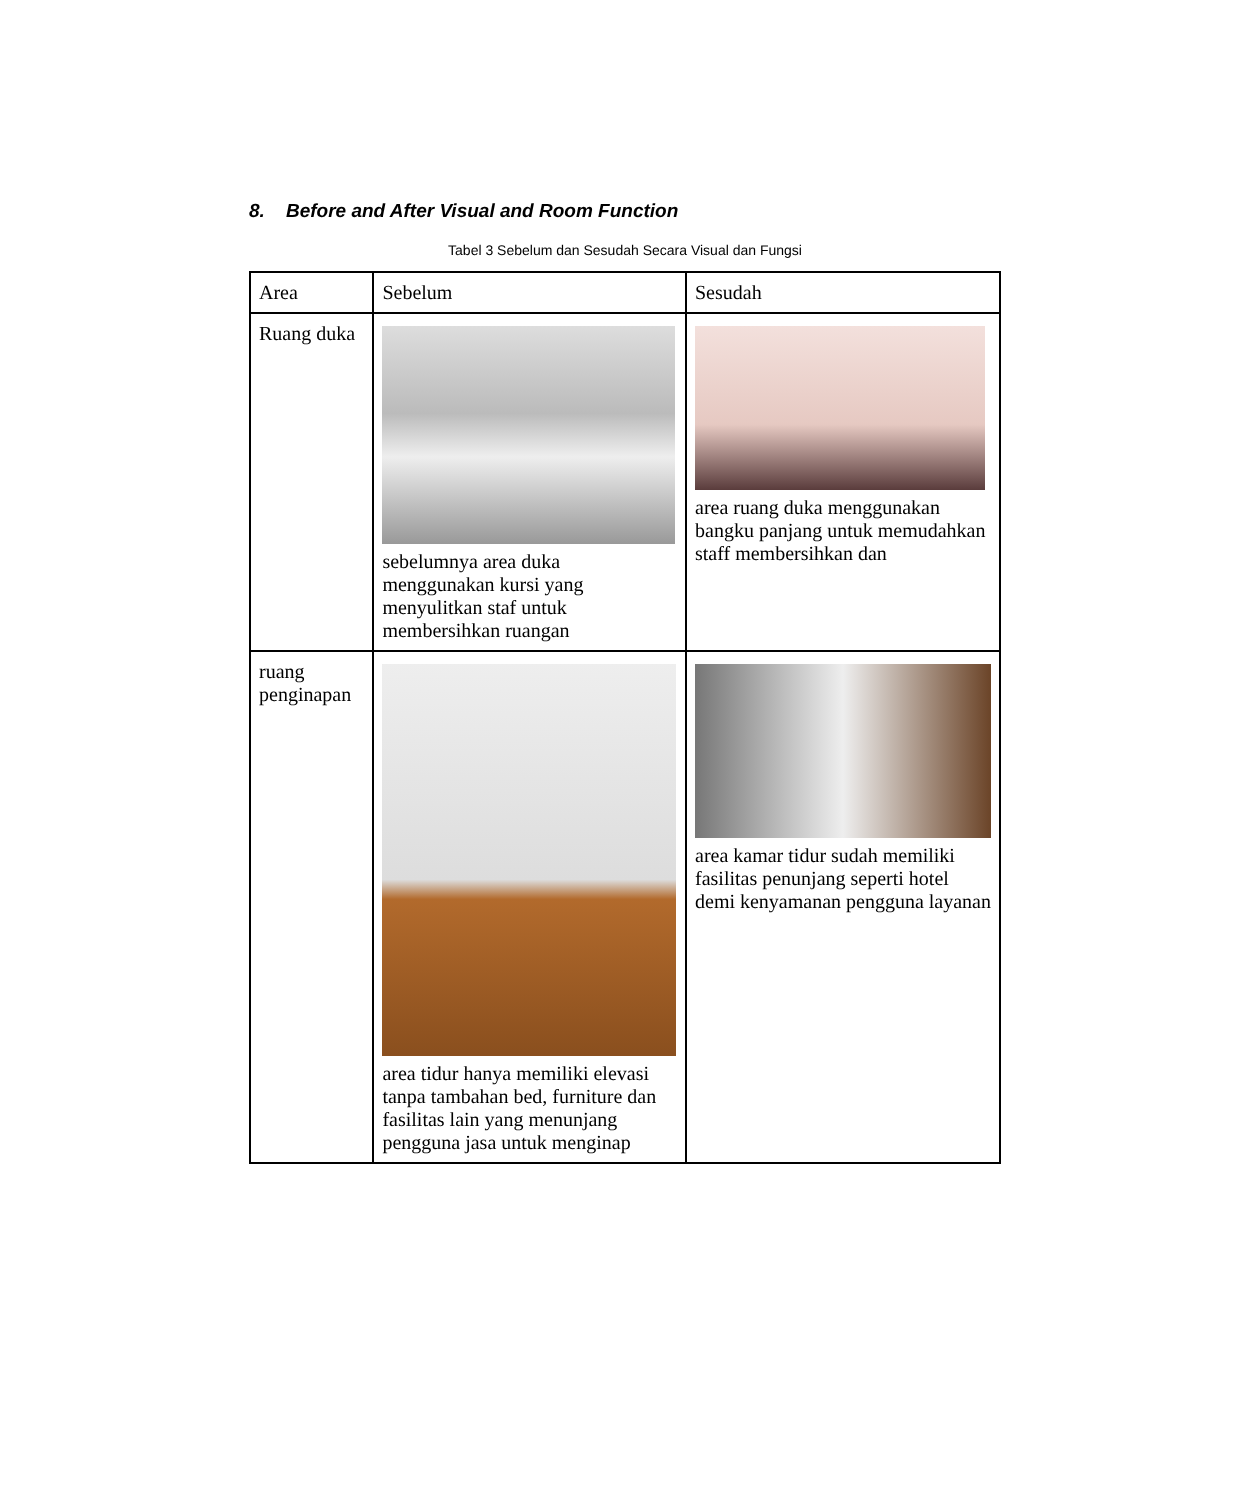8. Before and After Visual and Room Function
Tabel 3 Sebelum dan Sesudah Secara Visual dan Fungsi
| Area | Sebelum | Sesudah |
| --- | --- | --- |
| Ruang duka | sebelumnya area duka menggunakan kursi yang menyulitkan staf untuk membersihkan ruangan | area ruang duka menggunakan bangku panjang untuk memudahkan staff membersihkan dan |
| ruang penginapan | area tidur hanya memiliki elevasi tanpa tambahan bed, furniture dan fasilitas lain yang menunjang pengguna jasa untuk menginap | area kamar tidur sudah memiliki fasilitas penunjang seperti hotel demi kenyamanan pengguna layanan |